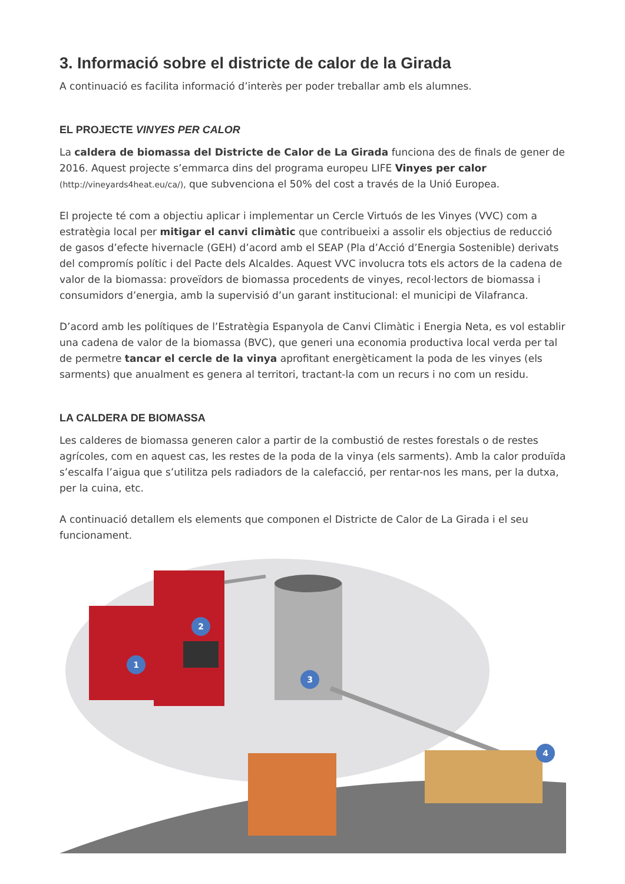3. Informació sobre el districte de calor de la Girada
A continuació es facilita informació d’interès per poder treballar amb els alumnes.
EL PROJECTE VINYES PER CALOR
La caldera de biomassa del Districte de Calor de La Girada funciona des de finals de gener de 2016. Aquest projecte s’emmarca dins del programa europeu LIFE Vinyes per calor (http://vineyards4heat.eu/ca/), que subvenciona el 50% del cost a través de la Unió Europea.
El projecte té com a objectiu aplicar i implementar un Cercle Virtuós de les Vinyes (VVC) com a estratègia local per mitigar el canvi climàtic que contribueixi a assolir els objectius de reducció de gasos d’efecte hivernacle (GEH) d’acord amb el SEAP (Pla d’Acció d’Energia Sostenible) derivats del compromís polític i del Pacte dels Alcaldes. Aquest VVC involucra tots els actors de la cadena de valor de la biomassa: proveïdors de biomassa procedents de vinyes, recol·lectors de biomassa i consumidors d’energia, amb la supervisió d’un garant institucional: el municipi de Vilafranca.
D’acord amb les polítiques de l’Estratègia Espanyola de Canvi Climàtic i Energia Neta, es vol establir una cadena de valor de la biomassa (BVC), que generi una economia productiva local verda per tal de permetre tancar el cercle de la vinya aprofitant energèticament la poda de les vinyes (els sarments) que anualment es genera al territori, tractant-la com un recurs i no com un residu.
LA CALDERA DE BIOMASSA
Les calderes de biomassa generen calor a partir de la combustió de restes forestals o de restes agrícoles, com en aquest cas, les restes de la poda de la vinya (els sarments). Amb la calor produïda s’escalfa l’aigua que s’utilitza pels radiadors de la calefacció, per rentar-nos les mans, per la dutxa, per la cuina, etc.
A continuació detallem els elements que componen el Districte de Calor de La Girada i el seu funcionament.
1
2
3
4